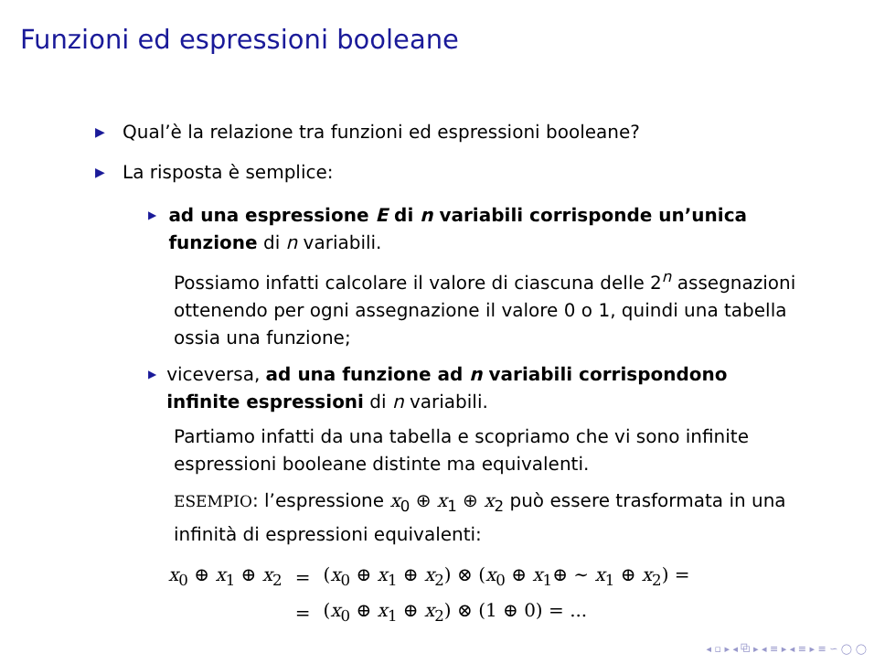Funzioni ed espressioni booleane
▶ Qual’è la relazione tra funzioni ed espressioni booleane?
▶ La risposta è semplice:
▶ ad una espressione E di n variabili corrisponde un’unica funzione di n variabili.
Possiamo infatti calcolare il valore di ciascuna delle 2<sup>n</sup> assegnazioni ottenendo per ogni assegnazione il valore 0 o 1, quindi una tabella ossia una funzione;
▶ viceversa, ad una funzione ad n variabili corrispondono infinite espressioni di n variabili.
Partiamo infatti da una tabella e scopriamo che vi sono infinite espressioni booleane distinte ma equivalenti.
ESEMPIO: l’espressione x<sub>0</sub> ⊕ x<sub>1</sub> ⊕ x<sub>2</sub> può essere trasformata in una infinità di espressioni equivalenti:
| x<sub>0</sub> ⊕ x<sub>1</sub> ⊕ x<sub>2</sub> | = | ( x<sub>0</sub> ⊕ x<sub>1</sub> ⊕ x<sub>2</sub>) ⊗ ( x<sub>0</sub> ⊕ x<sub>1</sub>⊕ ∼ x<sub>1</sub> ⊕ x<sub>2</sub>) = |
| | = | ( x<sub>0</sub> ⊕ x<sub>1</sub> ⊕ x<sub>2</sub>) ⊗ (1 ⊕ 0) = ... |
◂ ▫ ▸ ◂ ⧉ ▸ ◂ ≡ ▸ ◂ ≡ ▸ ≡ ∽ ◯ ◯